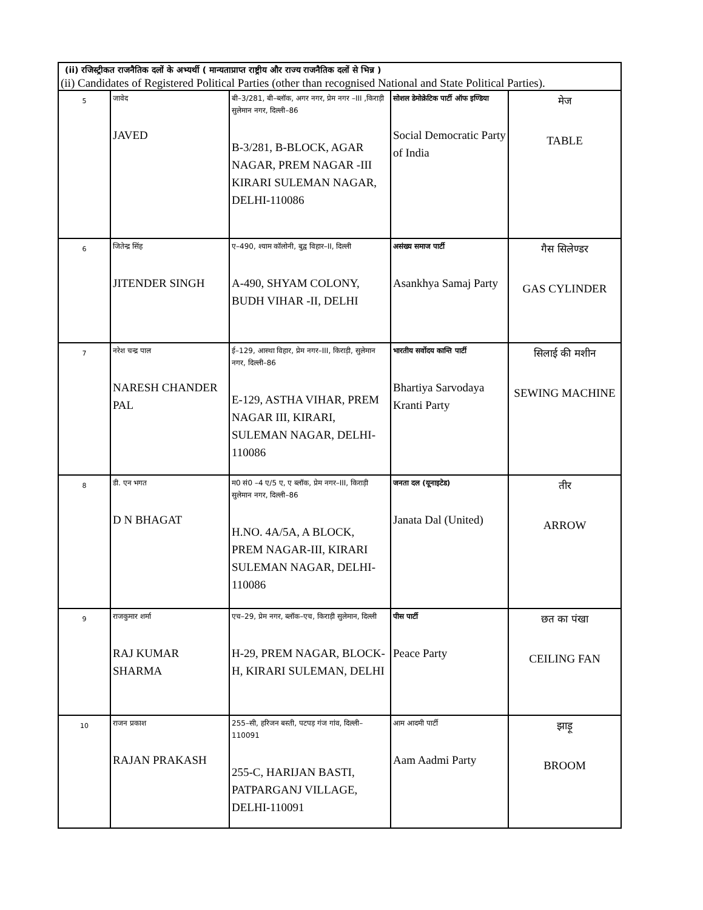| (ii) रजिस्ट्रीकत राजनैतिक दलों के अभ्यर्थी ( मान्यताप्राप्त राष्ट्रीय और राज्य राजनैतिक दलों से भिन्न ) | | | | |
| (ii) Candidates of Registered Political Parties (other than recognised National and State Political Parties). | | | | |
| 5 | जावेद JAVED | बी–3/281, बी–ब्लॉक, अगर नगर, प्रेम नगर –III ,किराड़ी सुलेमान नगर, दिल्ली–86 B-3/281, B-BLOCK, AGAR NAGAR, PREM NAGAR -III KIRARI SULEMAN NAGAR, DELHI-110086 | सोशल डेमोक्रेटिक पार्टी ऑफ इण्डिया Social Democratic Party of India | मेज TABLE |
| 6 | जितेन्द्र सिंह JITENDER SINGH | ए–490, श्याम कॉलोनी, बुद्व विहार–II, दिल्ली A-490, SHYAM COLONY, BUDH VIHAR -II, DELHI | असंख्य समाज पार्टी Asankhya Samaj Party | गैस सिलेण्डर GAS CYLINDER |
| 7 | नरेश चन्द्र पाल NARESH CHANDER PAL | ई–129, आस्था विहार, प्रेम नगर–III, किराड़ी, सुलेमान नगर, दिल्ली–86 E-129, ASTHA VIHAR, PREM NAGAR III, KIRARI, SULEMAN NAGAR, DELHI-110086 | भारतीय सर्वोदय कान्ति पार्टी Bhartiya Sarvodaya Kranti Party | सिलाई की मशीन SEWING MACHINE |
| 8 | डी. एन भगत D N BHAGAT | म0 सं0 –4 ए/5 ए, ए ब्लॉक, प्रेम नगर–III, किराड़ी सुलेमान नगर, दिल्ली–86 H.NO. 4A/5A, A BLOCK, PREM NAGAR-III, KIRARI SULEMAN NAGAR, DELHI-110086 | जनता दल (यूनाइटेड) Janata Dal (United) | तीर ARROW |
| 9 | राजकुमार शर्मा RAJ KUMAR SHARMA | एच–29, प्रेम नगर, ब्लॉक–एच, किराड़ी सुलेमान, दिल्ली H-29, PREM NAGAR, BLOCK-H, KIRARI SULEMAN, DELHI | पीस पार्टी Peace Party | छत का पंखा CEILING FAN |
| 10 | राजन प्रकाश RAJAN PRAKASH | 255–सी, हरिजन बस्ती, पटपड़ गंज गांव, दिल्ली–110091 255-C, HARIJAN BASTI, PATPARGANJ VILLAGE, DELHI-110091 | आम आदमी पार्टी Aam Aadmi Party | झाड़ू BROOM |